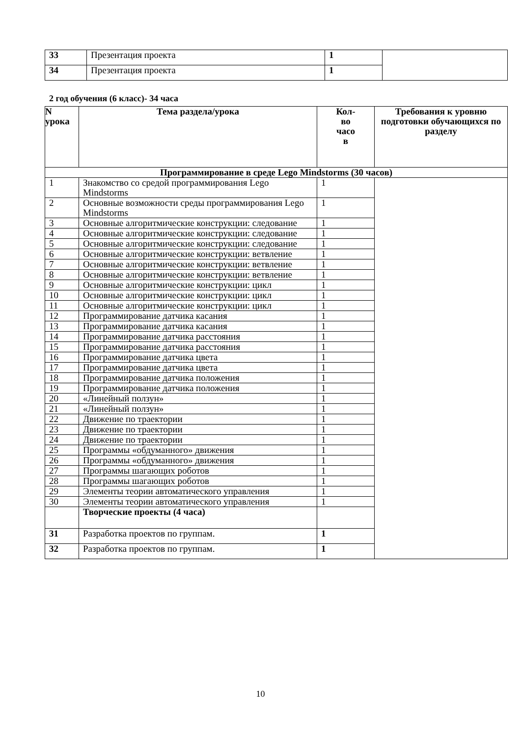| 33 | Презентация проекта | 1 | |
| 34 | Презентация проекта | 1 | |
2 год обучения (6 класс)- 34 часа
| N урока | Тема раздела/урока | Кол- во часо в | Требования к уровню подготовки обучающихся по разделу |
| --- | --- | --- | --- |
| Программирование в среде Lego Mindstorms (30 часов) | | | |
| 1 | Знакомство со средой программирования Lego Mindstorms | 1 | |
| 2 | Основные возможности среды программирования Lego Mindstorms | 1 | |
| 3 | Основные алгоритмические конструкции: следование | 1 | |
| 4 | Основные алгоритмические конструкции: следование | 1 | |
| 5 | Основные алгоритмические конструкции: следование | 1 | |
| 6 | Основные алгоритмические конструкции: ветвление | 1 | |
| 7 | Основные алгоритмические конструкции: ветвление | 1 | |
| 8 | Основные алгоритмические конструкции: ветвление | 1 | |
| 9 | Основные алгоритмические конструкции: цикл | 1 | |
| 10 | Основные алгоритмические конструкции: цикл | 1 | |
| 11 | Основные алгоритмические конструкции: цикл | 1 | |
| 12 | Программирование датчика касания | 1 | |
| 13 | Программирование датчика касания | 1 | |
| 14 | Программирование датчика расстояния | 1 | |
| 15 | Программирование датчика расстояния | 1 | |
| 16 | Программирование датчика цвета | 1 | |
| 17 | Программирование датчика цвета | 1 | |
| 18 | Программирование датчика положения | 1 | |
| 19 | Программирование датчика положения | 1 | |
| 20 | «Линейный ползун» | 1 | |
| 21 | «Линейный ползун» | 1 | |
| 22 | Движение по траектории | 1 | |
| 23 | Движение по траектории | 1 | |
| 24 | Движение по траектории | 1 | |
| 25 | Программы «обдуманного» движения | 1 | |
| 26 | Программы «обдуманного» движения | 1 | |
| 27 | Программы шагающих роботов | 1 | |
| 28 | Программы шагающих роботов | 1 | |
| 29 | Элементы теории автоматического управления | 1 | |
| 30 | Элементы теории автоматического управления | 1 | |
| | Творческие проекты (4 часа) | | |
| 31 | Разработка проектов по группам. | 1 | |
| 32 | Разработка проектов по группам. | 1 | |
10